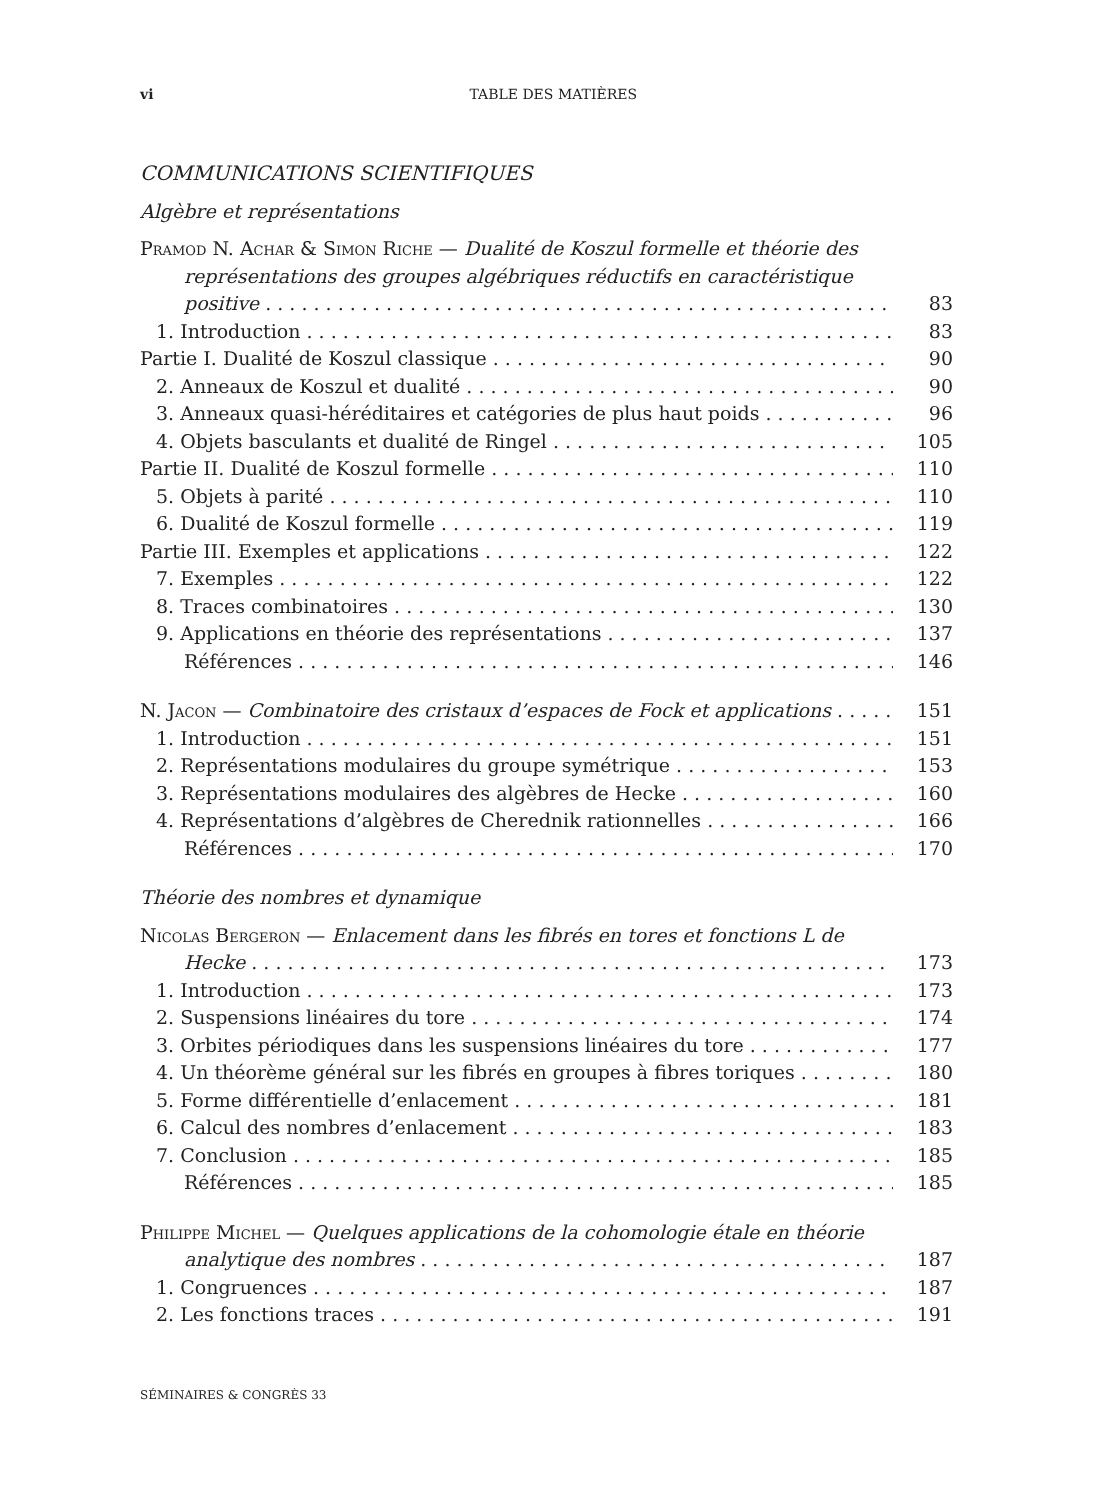vi TABLE DES MATIÈRES
COMMUNICATIONS SCIENTIFIQUES
Algèbre et représentations
Pramod N. Achar & Simon Riche — Dualité de Koszul formelle et théorie des représentations des groupes algébriques réductifs en caractéristique
positive 83
1. Introduction 83
Partie I. Dualité de Koszul classique 90
2. Anneaux de Koszul et dualité 90
3. Anneaux quasi-héréditaires et catégories de plus haut poids 96
4. Objets basculants et dualité de Ringel 105
Partie II. Dualité de Koszul formelle 110
5. Objets à parité 110
6. Dualité de Koszul formelle 119
Partie III. Exemples et applications 122
7. Exemples 122
8. Traces combinatoires 130
9. Applications en théorie des représentations 137
Références 146
N. Jacon — Combinatoire des cristaux d’espaces de Fock et applications 151
1. Introduction 151
2. Représentations modulaires du groupe symétrique 153
3. Représentations modulaires des algèbres de Hecke 160
4. Représentations d’algèbres de Cherednik rationnelles 166
Références 170
Théorie des nombres et dynamique
Nicolas Bergeron — Enlacement dans les fibrés en tores et fonctions L de
Hecke 173
1. Introduction 173
2. Suspensions linéaires du tore 174
3. Orbites périodiques dans les suspensions linéaires du tore 177
4. Un théorème général sur les fibrés en groupes à fibres toriques 180
5. Forme différentielle d’enlacement 181
6. Calcul des nombres d’enlacement 183
7. Conclusion 185
Références 185
Philippe Michel — Quelques applications de la cohomologie étale en théorie
analytique des nombres 187
1. Congruences 187
2. Les fonctions traces 191
SÉMINAIRES & CONGRÈS 33